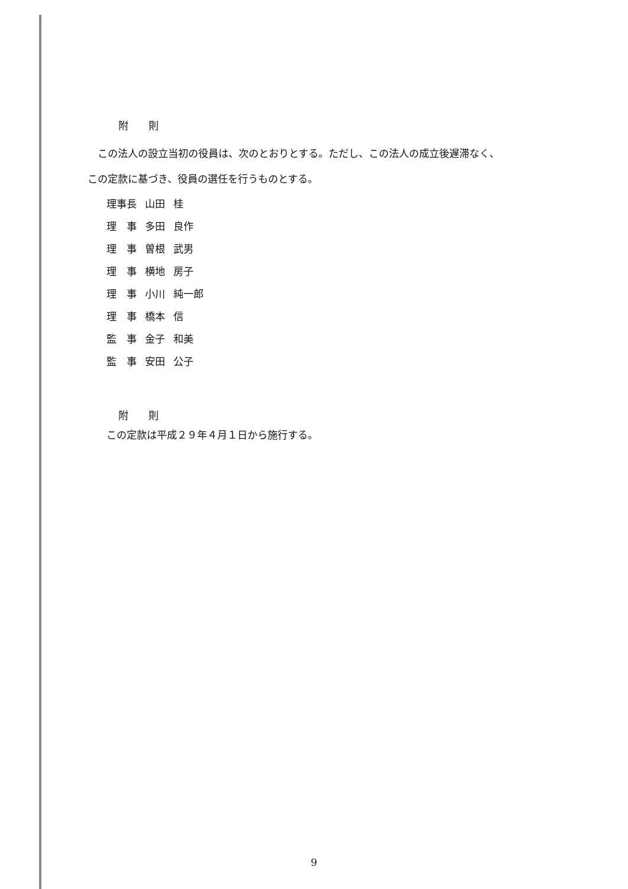附　　則
この法人の設立当初の役員は、次のとおりとする。ただし、この法人の成立後遅滞なく、
この定款に基づき、役員の選任を行うものとする。
| 理事長 | 山田 | 桂 |
| 理 事 | 多田 | 良作 |
| 理 事 | 曽根 | 武男 |
| 理 事 | 横地 | 房子 |
| 理 事 | 小川 | 純一郎 |
| 理 事 | 橋本 | 信 |
| 監 事 | 金子 | 和美 |
| 監 事 | 安田 | 公子 |
附　　則
この定款は平成２９年４月１日から施行する。
9